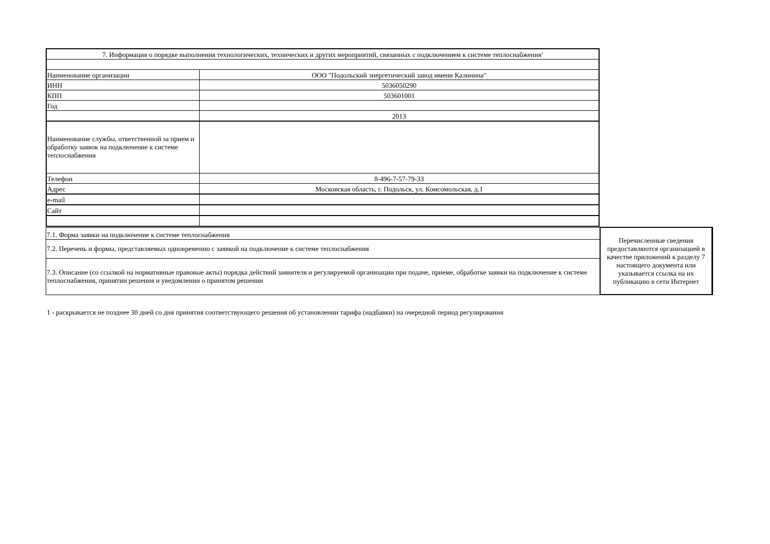| 7. Информация о порядке выполнения технологических, технических и других мероприятий, связанных с подключением к системе теплоснабжения<sup>1</sup> | |
| Наименование организации | ООО "Подольский энергетический завод имени Калинина" |
| ИНН | 5036050290 |
| КПП | 503601001 |
| Год | |
| | 2013 |
| Наименование службы, ответственной за прием и обработку заявок на подключение к системе теплоснабжения | |
| Телефон | 8-496-7-57-79-33 |
| Адрес | Московская область, г. Подольск, ул. Комсомольская, д.1 |
| e-mail | |
| Сайт | |
| 7.1. Форма заявки на подключение к системе теплоснабжения | Перечисленные сведения предоставляются организацией в качестве приложений к разделу 7 настоящего документа или указывается ссылка на их публикацию в сети Интернет |
| 7.2. Перечень и формы, представляемых одновременно с заявкой на подключение к системе теплоснабжения | |
| 7.3. Описание (со ссылкой на нормативные правовые акты) порядка действий заявителя и регулируемой организации при подаче, приеме, обработке заявки на подключение к системе теплоснабжения, принятии решения и уведомлении о принятом решении | |
1 - раскрывается не позднее 30 дней со дня принятия соответствующего решения об установлении тарифа (надбавки) на очередной период регулирования